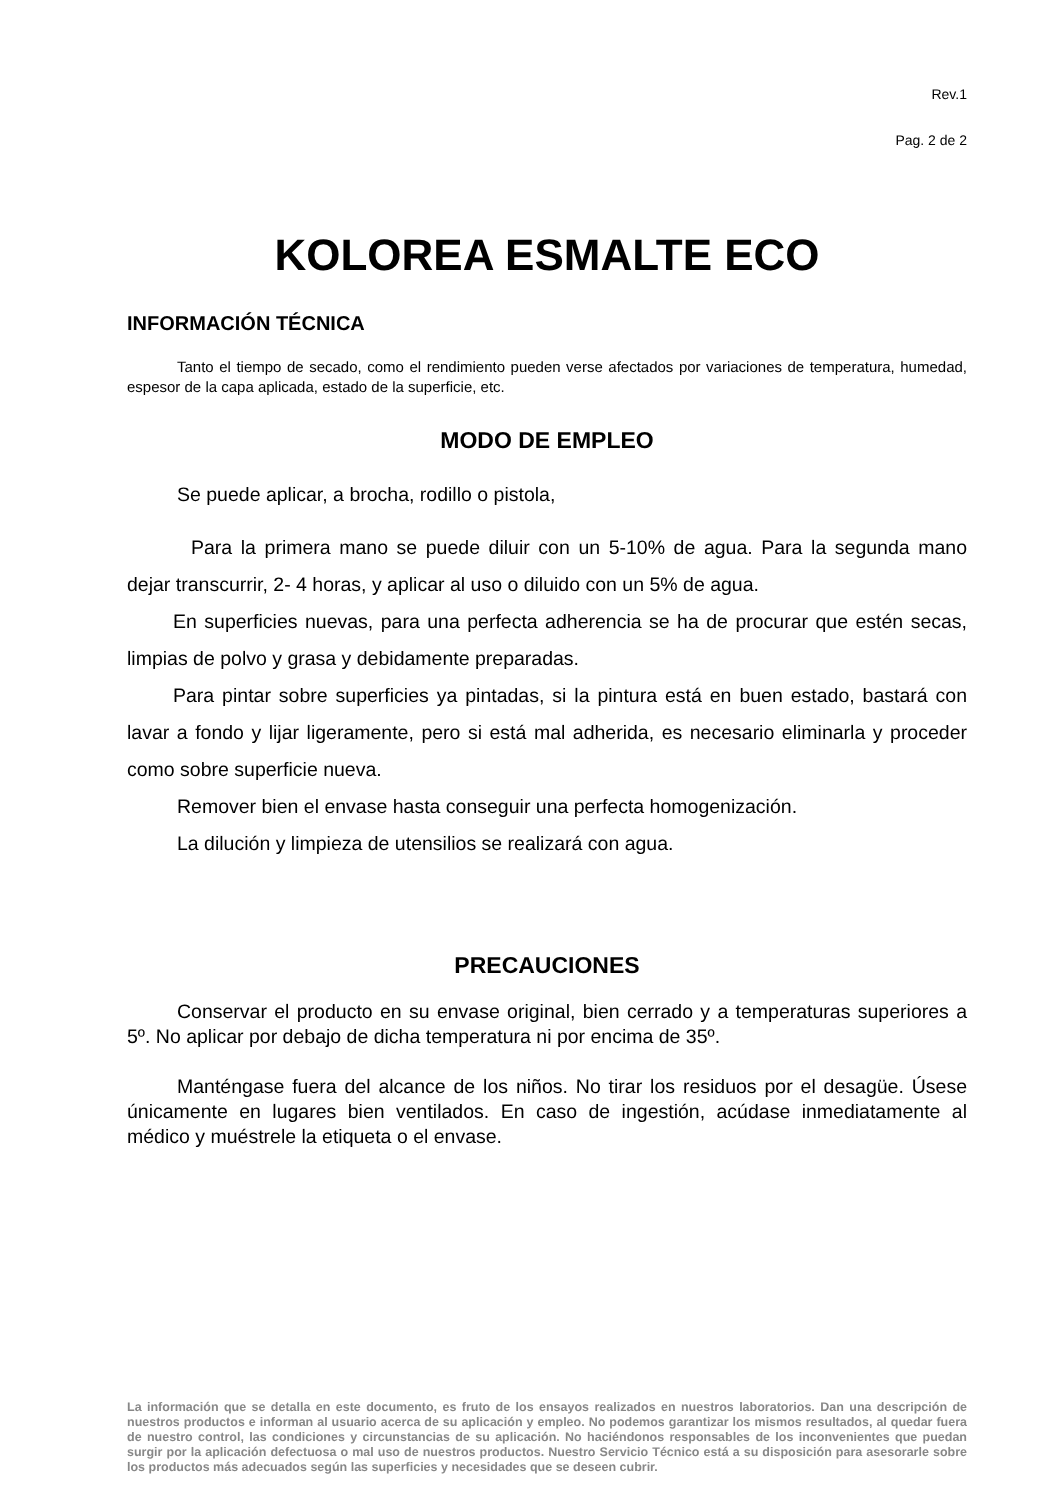Rev.1
Pag. 2 de 2
KOLOREA ESMALTE ECO
INFORMACIÓN TÉCNICA
Tanto el tiempo de secado, como el rendimiento pueden verse afectados por variaciones de temperatura, humedad, espesor de la capa aplicada, estado de la superficie, etc.
MODO DE EMPLEO
Se puede aplicar, a brocha, rodillo o pistola,
Para la primera mano se puede diluir con un 5-10% de agua. Para la segunda mano dejar transcurrir, 2- 4 horas, y aplicar al uso o diluido con un 5% de agua.
En superficies nuevas, para una perfecta adherencia se ha de procurar que estén secas, limpias de polvo y grasa y debidamente preparadas.
Para pintar sobre superficies ya pintadas, si la pintura está en buen estado, bastará con lavar a fondo y lijar ligeramente, pero si está mal adherida, es necesario eliminarla y proceder como sobre superficie nueva.
Remover bien el envase hasta conseguir una perfecta homogenización.
La dilución y limpieza de utensilios se realizará con agua.
PRECAUCIONES
Conservar el producto en su envase original, bien cerrado y a temperaturas superiores a 5º. No aplicar por debajo de dicha temperatura ni por encima de 35º.
Manténgase fuera del alcance de los niños. No tirar los residuos por el desagüe. Úsese únicamente en lugares bien ventilados. En caso de ingestión, acúdase inmediatamente al médico y muéstrele la etiqueta o el envase.
La información que se detalla en este documento, es fruto de los ensayos realizados en nuestros laboratorios. Dan una descripción de nuestros productos e informan al usuario acerca de su aplicación y empleo. No podemos garantizar los mismos resultados, al quedar fuera de nuestro control, las condiciones y circunstancias de su aplicación. No haciéndonos responsables de los inconvenientes que puedan surgir por la aplicación defectuosa o mal uso de nuestros productos. Nuestro Servicio Técnico está a su disposición para asesorarle sobre los productos más adecuados según las superficies y necesidades que se deseen cubrir.